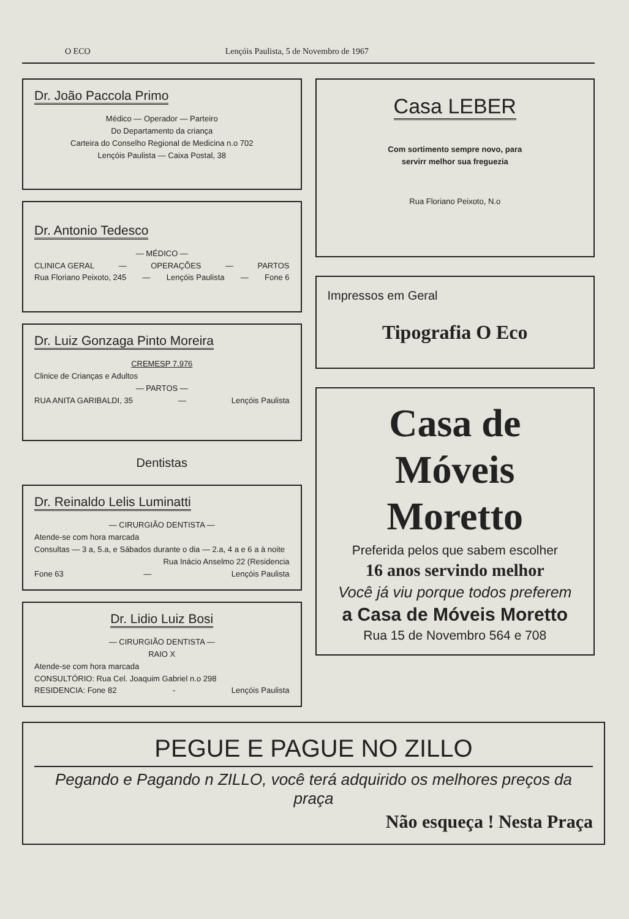O ECO Lençóis Paulista, 5 de Novembro de 1967
Dr. João Paccola Primo
Médico — Operador — Parteiro
Do Departamento da criança
Carteira do Conselho Regional de Medicina n.o 702
Lençóis Paulista — Caixa Postal, 38
Dr. Antonio Tedesco
— MÉDICO —
CLINICA GERAL — OPERAÇÕES — PARTOS
Rua Floriano Peixoto, 245 — Lençóis Paulista — Fone 6
Dr. Luiz Gonzaga Pinto Moreira
CREMESP 7.976
Clinice de Crianças e Adultos
— PARTOS —
RUA ANITA GARIBALDI, 35 — Lençóis Paulista
Dentistas
Dr. Reinaldo Lelis Luminatti
— CIRURGIÃO DENTISTA —
Atende-se com hora marcada
Consultas — 3 a, 5.a, e Sábados durante o dia — 2.a, 4 a e 6 a à noite
Rua Inácio Anselmo 22 (Residencia
Fone 63 — Lençóis Paulista
Dr. Lidio Luiz Bosi
— CIRURGIÃO DENTISTA —
RAIO X
Atende-se com hora marcada
CONSULTÓRIO: Rua Cel. Joaquim Gabriel n.o 298
RESIDENCIA: Fone 82 - Lençóis Paulista
Casa LEBER
Com sortimento sempre novo, para
servirr melhor sua freguezia
Rua Floriano Peixoto, N.o
Impressos em Geral
Tipografia O Eco
Casa de Móveis Moretto
Preferida pelos que sabem escolher
16 anos servindo melhor
Você já viu porque todos preferem
a Casa de Móveis Moretto
Rua 15 de Novembro 564 e 708
PEGUE E PAGUE NO ZILLO
Pegando e Pagando n ZILLO, você terá adquirido os melhores preços da praça
Não esqueça ! Nesta Praça